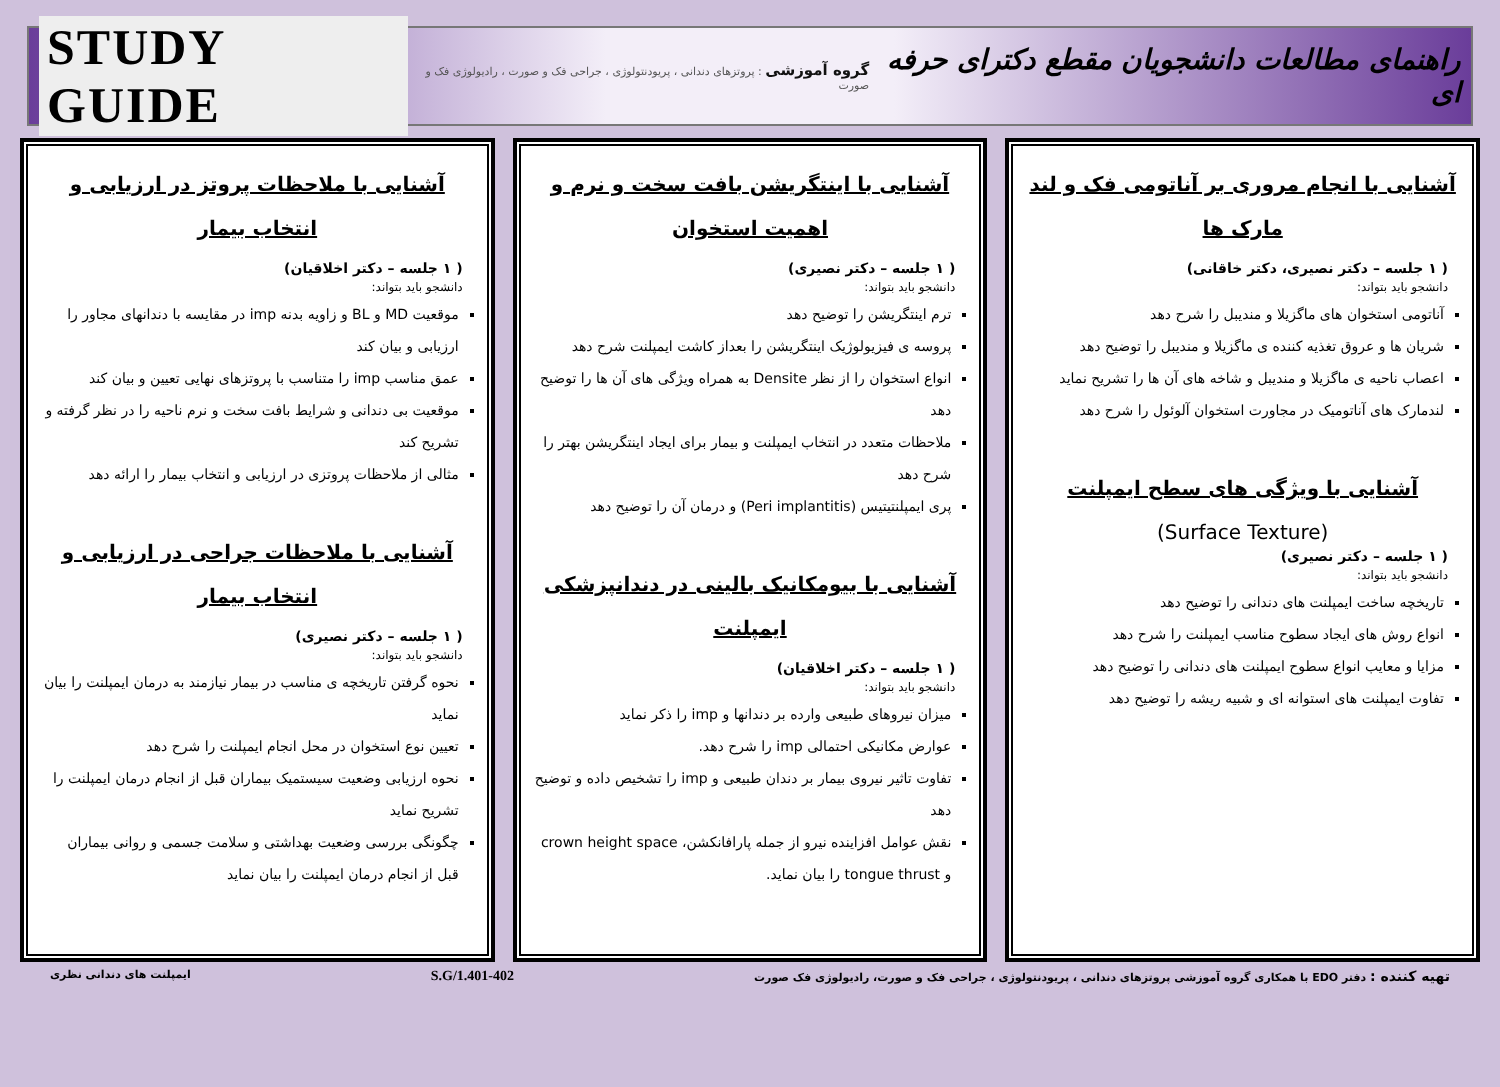راهنمای مطالعات دانشجویان مقطع دکترای حرفه ای
گروه آموزشی : پروتزهای دندانی ، پریودنتولوژی ، جراحی فک و صورت ، رادیولوژی فک و صورت
STUDY GUIDE
آشنایی با انجام مروری بر آناتومی فک و لند مارک ها
( ۱ جلسه – دکتر نصیری، دکتر خاقانی)
دانشجو باید بتواند:
آناتومی استخوان های ماگزیلا و مندیبل را شرح دهد
شریان ها و عروق تغذیه کننده ی ماگزیلا و مندیبل را توضیح دهد
اعصاب ناحیه ی ماگزیلا و مندیبل و شاخه های آن ها را تشریح نماید
لندمارک های آناتومیک در مجاورت استخوان آلوئول را شرح دهد
آشنایی با ویژگی های سطح ایمپلنت
(Surface Texture)
( ۱ جلسه – دکتر نصیری)
دانشجو باید بتواند:
تاریخچه ساخت ایمپلنت های دندانی را توضیح دهد
انواع روش های ایجاد سطوح مناسب ایمپلنت را شرح دهد
مزایا و معایب انواع سطوح ایمپلنت های دندانی را توضیح دهد
تفاوت ایمپلنت های استوانه ای و شبیه ریشه را توضیح دهد
آشنایی با اینتگریشن بافت سخت و نرم و اهمیت استخوان
( ۱ جلسه – دکتر نصیری)
دانشجو باید بتواند:
ترم اینتگریشن را توضیح دهد
پروسه ی فیزیولوژیک اینتگریشن را بعداز کاشت ایمپلنت شرح دهد
انواع استخوان را از نظر Densite به همراه ویژگی های آن ها را توضیح دهد
ملاحظات متعدد در انتخاب ایمپلنت و بیمار برای ایجاد اینتگریشن بهتر را شرح دهد
پری ایمپلنتیتیس (Peri implantitis) و درمان آن را توضیح دهد
آشنایی با بیومکانیک بالینی در دندانپزشکی ایمپلنت
( ۱ جلسه – دکتر اخلاقیان)
دانشجو باید بتواند:
میزان نیروهای طبیعی وارده بر دندانها و imp را ذکر نماید
عوارض مکانیکی احتمالی imp را شرح دهد.
تفاوت تاثیر نیروی بیمار بر دندان طبیعی و imp را تشخیص داده و توضیح دهد
نقش عوامل افزاینده نیرو از جمله پارافانکشن، crown height space و tongue thrust را بیان نماید.
آشنایی با ملاحظات پروتز در ارزیابی و انتخاب بیمار
( ۱ جلسه – دکتر اخلاقیان)
دانشجو باید بتواند:
موقعیت MD و BL و زاویه بدنه imp در مقایسه با دندانهای مجاور را ارزیابی و بیان کند
عمق مناسب imp را متناسب با پروتزهای نهایی تعیین و بیان کند
موقعیت بی دندانی و شرایط بافت سخت و نرم ناحیه را در نظر گرفته و تشریح کند
مثالی از ملاحظات پروتزی در ارزیابی و انتخاب بیمار را ارائه دهد
آشنایی با ملاحظات جراحی در ارزیابی و انتخاب بیمار
( ۱ جلسه – دکتر نصیری)
دانشجو باید بتواند:
نحوه گرفتن تاریخچه ی مناسب در بیمار نیازمند به درمان ایمپلنت را بیان نماید
تعیین نوع استخوان در محل انجام ایمپلنت را شرح دهد
نحوه ارزیابی وضعیت سیستمیک بیماران قبل از انجام درمان ایمپلنت را تشریح نماید
چگونگی بررسی وضعیت بهداشتی و سلامت جسمی و روانی بیماران قبل از انجام درمان ایمپلنت را بیان نماید
تهیه کننده : دفتر EDO با همکاری گروه آموزشی پروتزهای دندانی ، پریودنتولوژی ، جراحی فک و صورت، رادیولوژی فک صورت
S.G/1.401-402
ایمپلنت های دندانی نظری